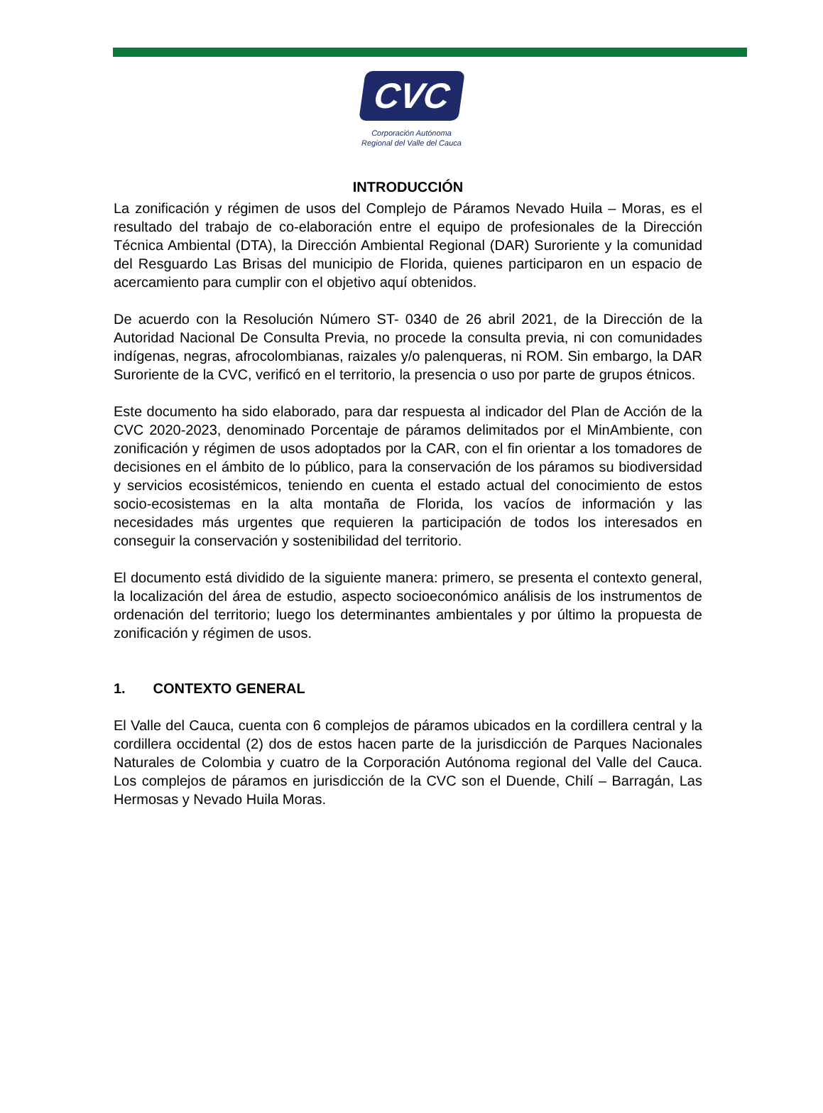CVC
Corporación Autónoma
Regional del Valle del Cauca
INTRODUCCIÓN
La zonificación y régimen de usos del Complejo de Páramos Nevado Huila – Moras, es el resultado del trabajo de co-elaboración entre el equipo de profesionales de la Dirección Técnica Ambiental (DTA), la Dirección Ambiental Regional (DAR) Suroriente y la comunidad del Resguardo Las Brisas del municipio de Florida, quienes participaron en un espacio de acercamiento para cumplir con el objetivo aquí obtenidos.
De acuerdo con la Resolución Número ST- 0340 de 26 abril 2021, de la Dirección de la Autoridad Nacional De Consulta Previa, no procede la consulta previa, ni con comunidades indígenas, negras, afrocolombianas, raizales y/o palenqueras, ni ROM. Sin embargo, la DAR Suroriente de la CVC, verificó en el territorio, la presencia o uso por parte de grupos étnicos.
Este documento ha sido elaborado, para dar respuesta al indicador del Plan de Acción de la CVC 2020-2023, denominado Porcentaje de páramos delimitados por el MinAmbiente, con zonificación y régimen de usos adoptados por la CAR, con el fin orientar a los tomadores de decisiones en el ámbito de lo público, para la conservación de los páramos su biodiversidad y servicios ecosistémicos, teniendo en cuenta el estado actual del conocimiento de estos socio-ecosistemas en la alta montaña de Florida, los vacíos de información y las necesidades más urgentes que requieren la participación de todos los interesados en conseguir la conservación y sostenibilidad del territorio.
El documento está dividido de la siguiente manera: primero, se presenta el contexto general, la localización del área de estudio, aspecto socioeconómico análisis de los instrumentos de ordenación del territorio; luego los determinantes ambientales y por último la propuesta de zonificación y régimen de usos.
1. CONTEXTO GENERAL
El Valle del Cauca, cuenta con 6 complejos de páramos ubicados en la cordillera central y la cordillera occidental (2) dos de estos hacen parte de la jurisdicción de Parques Nacionales Naturales de Colombia y cuatro de la Corporación Autónoma regional del Valle del Cauca. Los complejos de páramos en jurisdicción de la CVC son el Duende, Chilí – Barragán, Las Hermosas y Nevado Huila Moras.